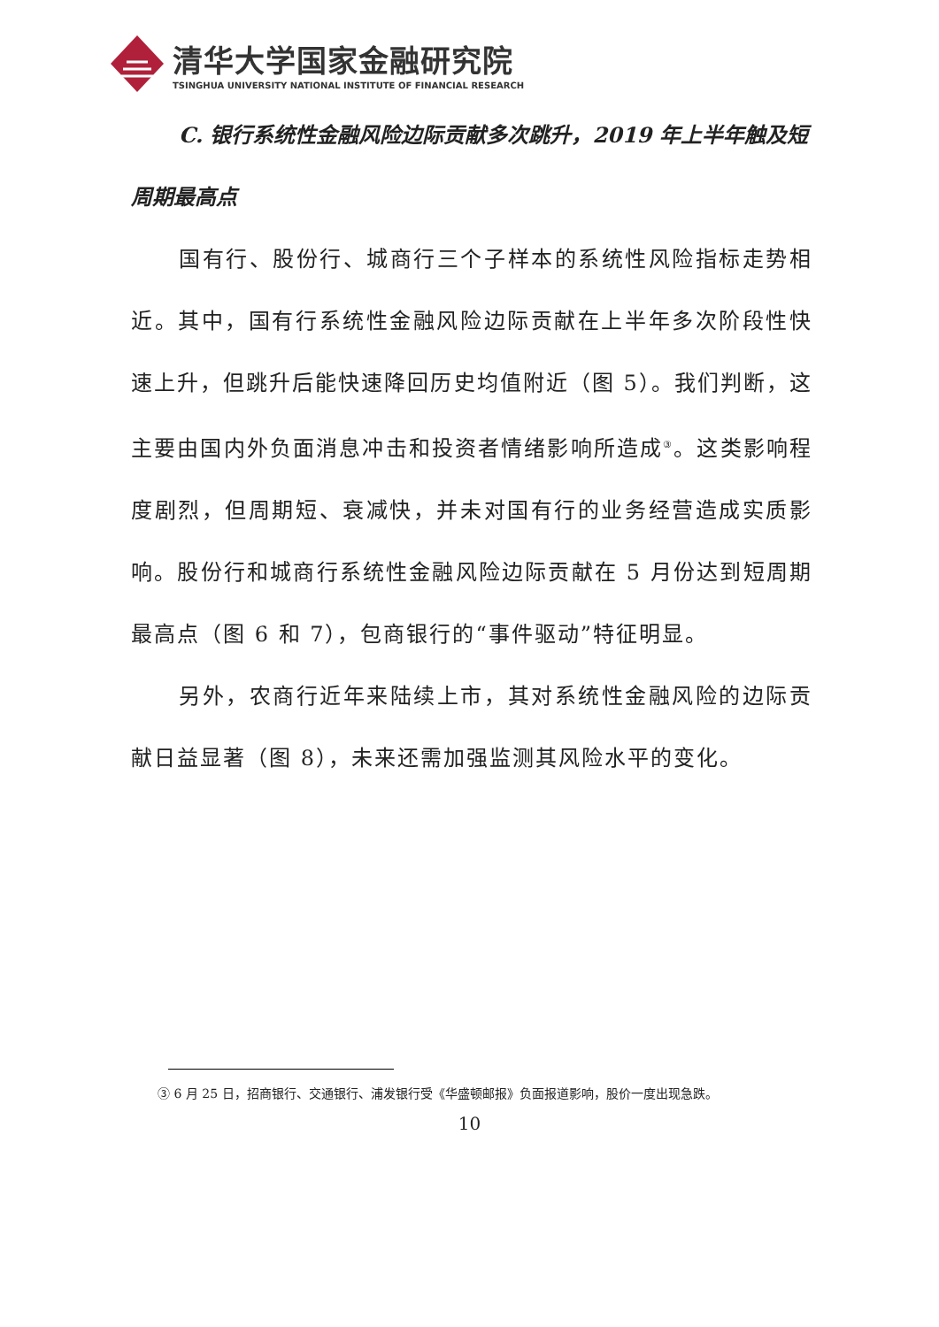清华大学国家金融研究院
TSINGHUA UNIVERSITY NATIONAL INSTITUTE OF FINANCIAL RESEARCH
C. 银行系统性金融风险边际贡献多次跳升，2019 年上半年触及短周期最高点
国有行、股份行、城商行三个子样本的系统性风险指标走势相近。其中，国有行系统性金融风险边际贡献在上半年多次阶段性快速上升，但跳升后能快速降回历史均值附近（图 5）。我们判断，这主要由国内外负面消息冲击和投资者情绪影响所造成<sup>③</sup>。这类影响程度剧烈，但周期短、衰减快，并未对国有行的业务经营造成实质影响。股份行和城商行系统性金融风险边际贡献在 5 月份达到短周期最高点（图 6 和 7），包商银行的“事件驱动”特征明显。
另外，农商行近年来陆续上市，其对系统性金融风险的边际贡献日益显著（图 8），未来还需加强监测其风险水平的变化。
③ 6 月 25 日，招商银行、交通银行、浦发银行受《华盛顿邮报》负面报道影响，股价一度出现急跌。
10